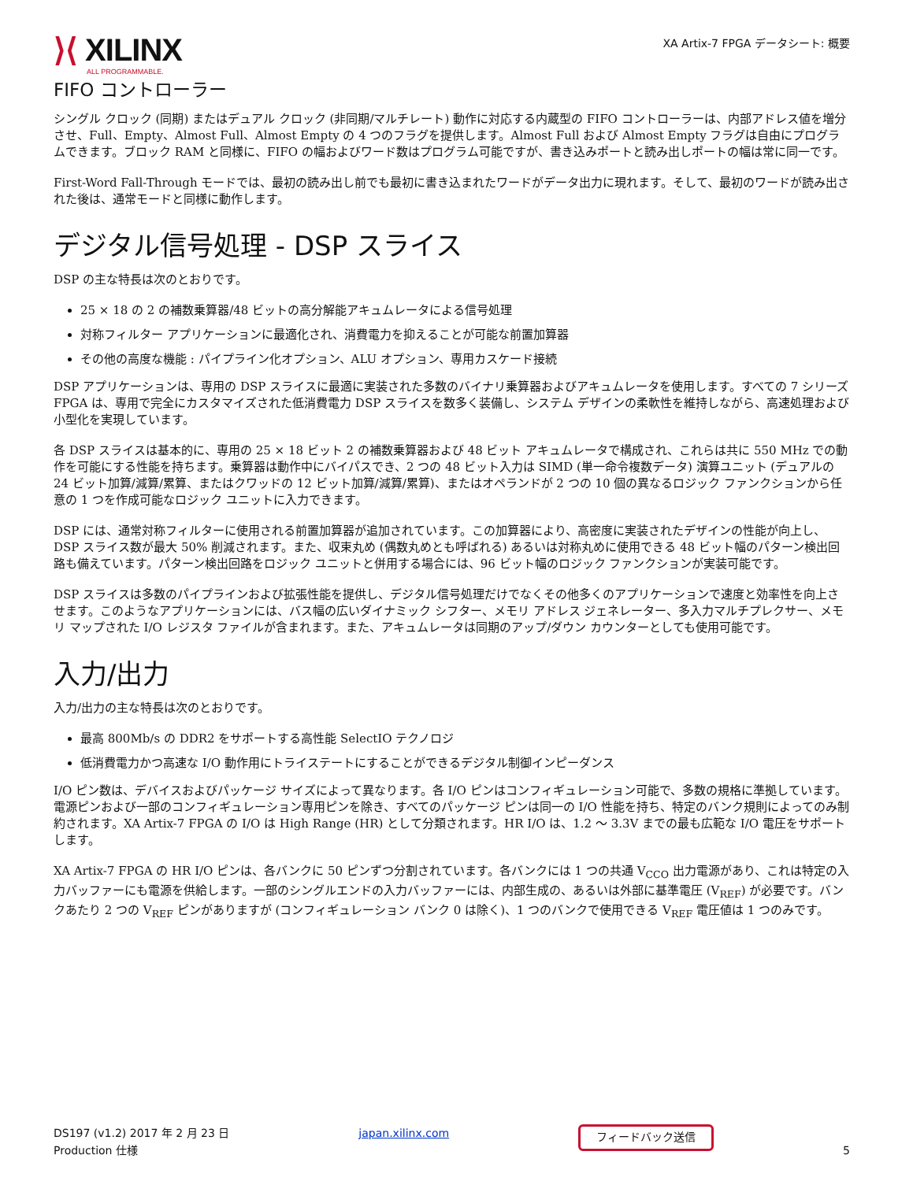⟩⟨ XILINX
ALL PROGRAMMABLE.
XA Artix-7 FPGA データシート: 概要
FIFO コントローラー
シングル クロック (同期) またはデュアル クロック (非同期/マルチレート) 動作に対応する内蔵型の FIFO コントローラーは、内部アドレス値を増分させ、Full、Empty、Almost Full、Almost Empty の 4 つのフラグを提供します。Almost Full および Almost Empty フラグは自由にプログラムできます。ブロック RAM と同様に、FIFO の幅およびワード数はプログラム可能ですが、書き込みポートと読み出しポートの幅は常に同一です。
First-Word Fall-Through モードでは、最初の読み出し前でも最初に書き込まれたワードがデータ出力に現れます。そして、最初のワードが読み出された後は、通常モードと同様に動作します。
デジタル信号処理 - DSP スライス
DSP の主な特長は次のとおりです。
25 × 18 の 2 の補数乗算器/48 ビットの高分解能アキュムレータによる信号処理
対称フィルター アプリケーションに最適化され、消費電力を抑えることが可能な前置加算器
その他の高度な機能 : パイプライン化オプション、ALU オプション、専用カスケード接続
DSP アプリケーションは、専用の DSP スライスに最適に実装された多数のバイナリ乗算器およびアキュムレータを使用します。すべての 7 シリーズ FPGA は、専用で完全にカスタマイズされた低消費電力 DSP スライスを数多く装備し、システム デザインの柔軟性を維持しながら、高速処理および小型化を実現しています。
各 DSP スライスは基本的に、専用の 25 × 18 ビット 2 の補数乗算器および 48 ビット アキュムレータで構成され、これらは共に 550 MHz での動作を可能にする性能を持ちます。乗算器は動作中にバイパスでき、2 つの 48 ビット入力は SIMD (単一命令複数データ) 演算ユニット (デュアルの 24 ビット加算/減算/累算、またはクワッドの 12 ビット加算/減算/累算)、またはオペランドが 2 つの 10 個の異なるロジック ファンクションから任意の 1 つを作成可能なロジック ユニットに入力できます。
DSP には、通常対称フィルターに使用される前置加算器が追加されています。この加算器により、高密度に実装されたデザインの性能が向上し、DSP スライス数が最大 50% 削減されます。また、収束丸め (偶数丸めとも呼ばれる) あるいは対称丸めに使用できる 48 ビット幅のパターン検出回路も備えています。パターン検出回路をロジック ユニットと併用する場合には、96 ビット幅のロジック ファンクションが実装可能です。
DSP スライスは多数のパイプラインおよび拡張性能を提供し、デジタル信号処理だけでなくその他多くのアプリケーションで速度と効率性を向上させます。このようなアプリケーションには、バス幅の広いダイナミック シフター、メモリ アドレス ジェネレーター、多入力マルチプレクサー、メモリ マップされた I/O レジスタ ファイルが含まれます。また、アキュムレータは同期のアップ/ダウン カウンターとしても使用可能です。
入力/出力
入力/出力の主な特長は次のとおりです。
最高 800Mb/s の DDR2 をサポートする高性能 SelectIO テクノロジ
低消費電力かつ高速な I/O 動作用にトライステートにすることができるデジタル制御インピーダンス
I/O ピン数は、デバイスおよびパッケージ サイズによって異なります。各 I/O ピンはコンフィギュレーション可能で、多数の規格に準拠しています。電源ピンおよび一部のコンフィギュレーション専用ピンを除き、すべてのパッケージ ピンは同一の I/O 性能を持ち、特定のバンク規則によってのみ制約されます。XA Artix-7 FPGA の I/O は High Range (HR) として分類されます。HR I/O は、1.2 ～ 3.3V までの最も広範な I/O 電圧をサポートします。
XA Artix-7 FPGA の HR I/O ピンは、各バンクに 50 ピンずつ分割されています。各バンクには 1 つの共通 V<sub>CCO</sub> 出力電源があり、これは特定の入力バッファーにも電源を供給します。一部のシングルエンドの入力バッファーには、内部生成の、あるいは外部に基準電圧 (V<sub>REF</sub>) が必要です。バンクあたり 2 つの V<sub>REF</sub> ピンがありますが (コンフィギュレーション バンク 0 は除く)、1 つのバンクで使用できる V<sub>REF</sub> 電圧値は 1 つのみです。
DS197 (v1.2) 2017 年 2 月 23 日
Production 仕様
japan.xilinx.com
フィードバック送信
5